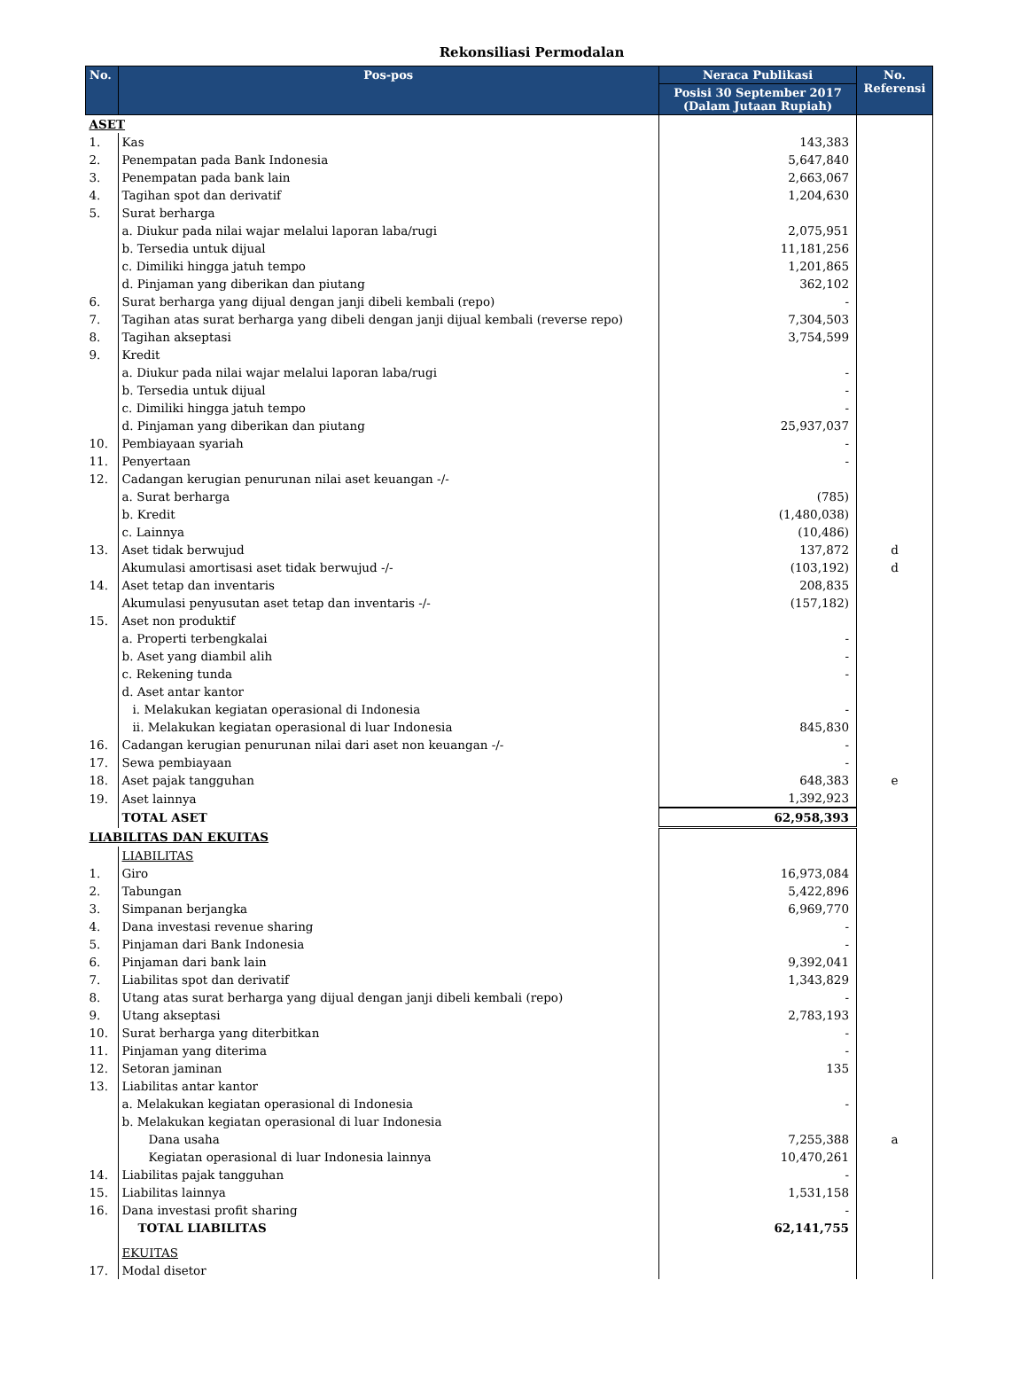Rekonsiliasi Permodalan
| No. | Pos-pos | Neraca Publikasi | No. Referensi |
| --- | --- | --- | --- |
| | | Posisi 30 September 2017 (Dalam Jutaan Rupiah) | |
| ASET | | | |
| 1. | Kas | 143,383 | |
| 2. | Penempatan pada Bank Indonesia | 5,647,840 | |
| 3. | Penempatan pada bank lain | 2,663,067 | |
| 4. | Tagihan spot dan derivatif | 1,204,630 | |
| 5. | Surat berharga | | |
| | a. Diukur pada nilai wajar melalui laporan laba/rugi | 2,075,951 | |
| | b. Tersedia untuk dijual | 11,181,256 | |
| | c. Dimiliki hingga jatuh tempo | 1,201,865 | |
| | d. Pinjaman yang diberikan dan piutang | 362,102 | |
| 6. | Surat berharga yang dijual dengan janji dibeli kembali (repo) | - | |
| 7. | Tagihan atas surat berharga yang dibeli dengan janji dijual kembali (reverse repo) | 7,304,503 | |
| 8. | Tagihan akseptasi | 3,754,599 | |
| 9. | Kredit | | |
| | a. Diukur pada nilai wajar melalui laporan laba/rugi | - | |
| | b. Tersedia untuk dijual | - | |
| | c. Dimiliki hingga jatuh tempo | - | |
| | d. Pinjaman yang diberikan dan piutang | 25,937,037 | |
| 10. | Pembiayaan syariah | - | |
| 11. | Penyertaan | - | |
| 12. | Cadangan kerugian penurunan nilai aset keuangan -/- | | |
| | a. Surat berharga | (785) | |
| | b. Kredit | (1,480,038) | |
| | c. Lainnya | (10,486) | |
| 13. | Aset tidak berwujud | 137,872 | d |
| | Akumulasi amortisasi aset tidak berwujud -/- | (103,192) | d |
| 14. | Aset tetap dan inventaris | 208,835 | |
| | Akumulasi penyusutan aset tetap dan inventaris -/- | (157,182) | |
| 15. | Aset non produktif | | |
| | a. Properti terbengkalai | - | |
| | b. Aset yang diambil alih | - | |
| | c. Rekening tunda | - | |
| | d. Aset antar kantor | | |
| | i. Melakukan kegiatan operasional di Indonesia | - | |
| | ii. Melakukan kegiatan operasional di luar Indonesia | 845,830 | |
| 16. | Cadangan kerugian penurunan nilai dari aset non keuangan -/- | - | |
| 17. | Sewa pembiayaan | - | |
| 18. | Aset pajak tangguhan | 648,383 | e |
| 19. | Aset lainnya | 1,392,923 | |
| | TOTAL ASET | 62,958,393 | |
| LIABILITAS DAN EKUITAS | | | |
| | LIABILITAS | | |
| 1. | Giro | 16,973,084 | |
| 2. | Tabungan | 5,422,896 | |
| 3. | Simpanan berjangka | 6,969,770 | |
| 4. | Dana investasi revenue sharing | - | |
| 5. | Pinjaman dari Bank Indonesia | - | |
| 6. | Pinjaman dari bank lain | 9,392,041 | |
| 7. | Liabilitas spot dan derivatif | 1,343,829 | |
| 8. | Utang atas surat berharga yang dijual dengan janji dibeli kembali (repo) | - | |
| 9. | Utang akseptasi | 2,783,193 | |
| 10. | Surat berharga yang diterbitkan | - | |
| 11. | Pinjaman yang diterima | - | |
| 12. | Setoran jaminan | 135 | |
| 13. | Liabilitas antar kantor | | |
| | a. Melakukan kegiatan operasional di Indonesia | - | |
| | b. Melakukan kegiatan operasional di luar Indonesia | | |
| | Dana usaha | 7,255,388 | a |
| | Kegiatan operasional di luar Indonesia lainnya | 10,470,261 | |
| 14. | Liabilitas pajak tangguhan | - | |
| 15. | Liabilitas lainnya | 1,531,158 | |
| 16. | Dana investasi profit sharing | - | |
| | TOTAL LIABILITAS | 62,141,755 | |
| | EKUITAS | | |
| 17. | Modal disetor | | |